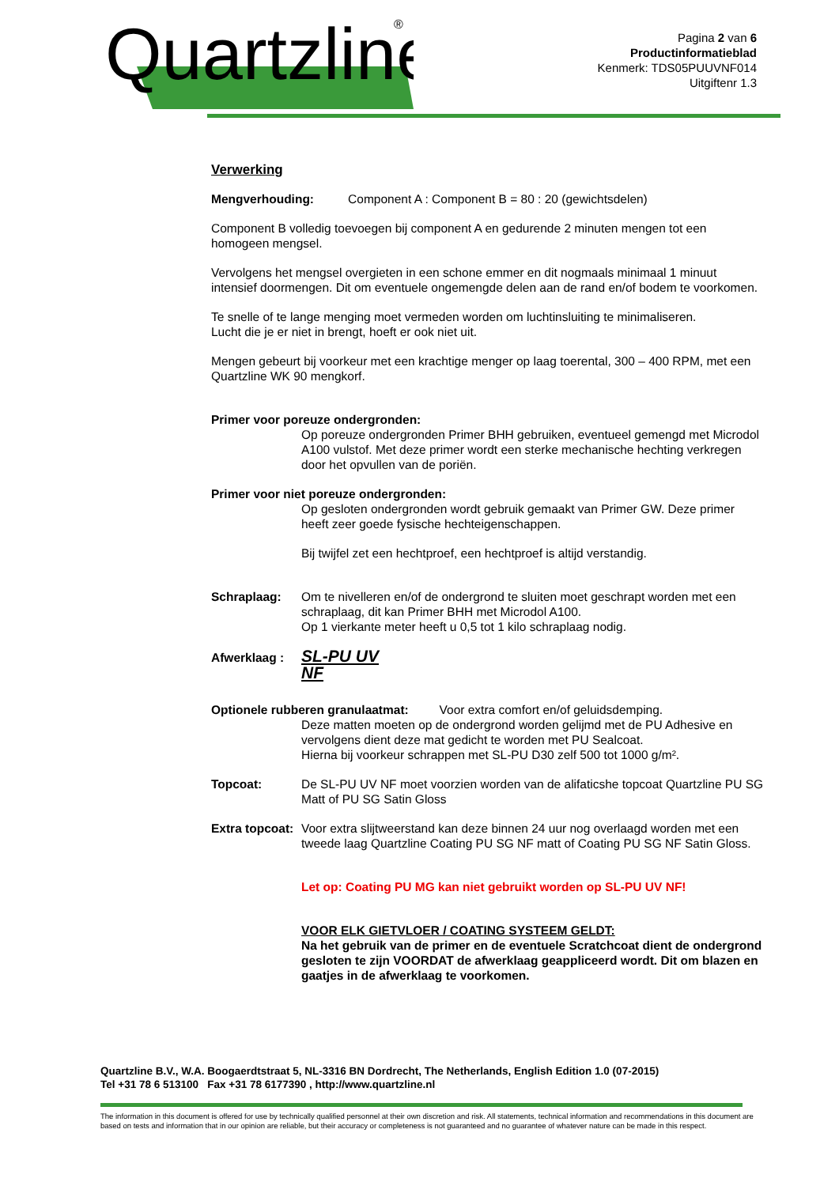Quartzline
®
Pagina 2 van 6
Productinformatieblad
Kenmerk: TDS05PUUVNF014
Uitgiftenr 1.3
Verwerking
Mengverhouding: Component A : Component B = 80 : 20 (gewichtsdelen)
Component B volledig toevoegen bij component A en gedurende 2 minuten mengen tot een homogeen mengsel.
Vervolgens het mengsel overgieten in een schone emmer en dit nogmaals minimaal 1 minuut intensief doormengen. Dit om eventuele ongemengde delen aan de rand en/of bodem te voorkomen.
Te snelle of te lange menging moet vermeden worden om luchtinsluiting te minimaliseren.
Lucht die je er niet in brengt, hoeft er ook niet uit.
Mengen gebeurt bij voorkeur met een krachtige menger op laag toerental, 300 – 400 RPM, met een Quartzline WK 90 mengkorf.
Primer voor poreuze ondergronden:
Op poreuze ondergronden Primer BHH gebruiken, eventueel gemengd met Microdol A100 vulstof. Met deze primer wordt een sterke mechanische hechting verkregen door het opvullen van de poriën.
Primer voor niet poreuze ondergronden:
Op gesloten ondergronden wordt gebruik gemaakt van Primer GW. Deze primer heeft zeer goede fysische hechteigenschappen.
Bij twijfel zet een hechtproef, een hechtproef is altijd verstandig.
Schraplaag: Om te nivelleren en/of de ondergrond te sluiten moet geschrapt worden met een schraplaag, dit kan Primer BHH met Microdol A100.
Op 1 vierkante meter heeft u 0,5 tot 1 kilo schraplaag nodig.
Afwerklaag : SL-PU UV NF
Optionele rubberen granulaatmat: Voor extra comfort en/of geluidsdemping.
Deze matten moeten op de ondergrond worden gelijmd met de PU Adhesive en vervolgens dient deze mat gedicht te worden met PU Sealcoat.
Hierna bij voorkeur schrappen met SL-PU D30 zelf 500 tot 1000 g/m².
Topcoat: De SL-PU UV NF moet voorzien worden van de alifaticshe topcoat Quartzline PU SG Matt of PU SG Satin Gloss
Extra topcoat: Voor extra slijtweerstand kan deze binnen 24 uur nog overlaagd worden met een tweede laag Quartzline Coating PU SG NF matt of Coating PU SG NF Satin Gloss.
Let op: Coating PU MG kan niet gebruikt worden op SL-PU UV NF!
VOOR ELK GIETVLOER / COATING SYSTEEM GELDT:
Na het gebruik van de primer en de eventuele Scratchcoat dient de ondergrond gesloten te zijn VOORDAT de afwerklaag geappliceerd wordt. Dit om blazen en gaatjes in de afwerklaag te voorkomen.
Quartzline B.V., W.A. Boogaerdtstraat 5, NL-3316 BN Dordrecht, The Netherlands, English Edition 1.0 (07-2015)
Tel +31 78 6 513100 Fax +31 78 6177390 , http://www.quartzline.nl
The information in this document is offered for use by technically qualified personnel at their own discretion and risk. All statements, technical information and recommendations in this document are based on tests and information that in our opinion are reliable, but their accuracy or completeness is not guaranteed and no guarantee of whatever nature can be made in this respect.